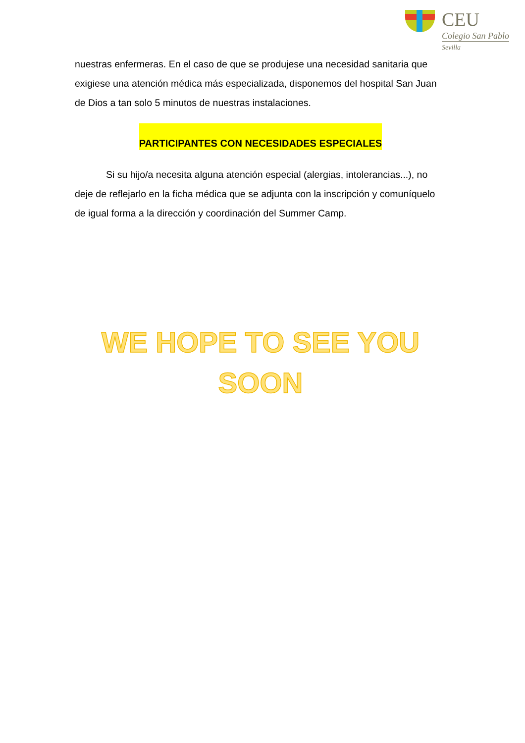CEU
Colegio San Pablo
Sevilla
nuestras enfermeras. En el caso de que se produjese una necesidad sanitaria que exigiese una atención médica más especializada, disponemos del hospital San Juan de Dios a tan solo 5 minutos de nuestras instalaciones.
PARTICIPANTES CON NECESIDADES ESPECIALES
Si su hijo/a necesita alguna atención especial (alergias, intolerancias...), no deje de reflejarlo en la ficha médica que se adjunta con la inscripción y comuníquelo de igual forma a la dirección y coordinación del Summer Camp.
WE HOPE TO SEE YOU
SOON